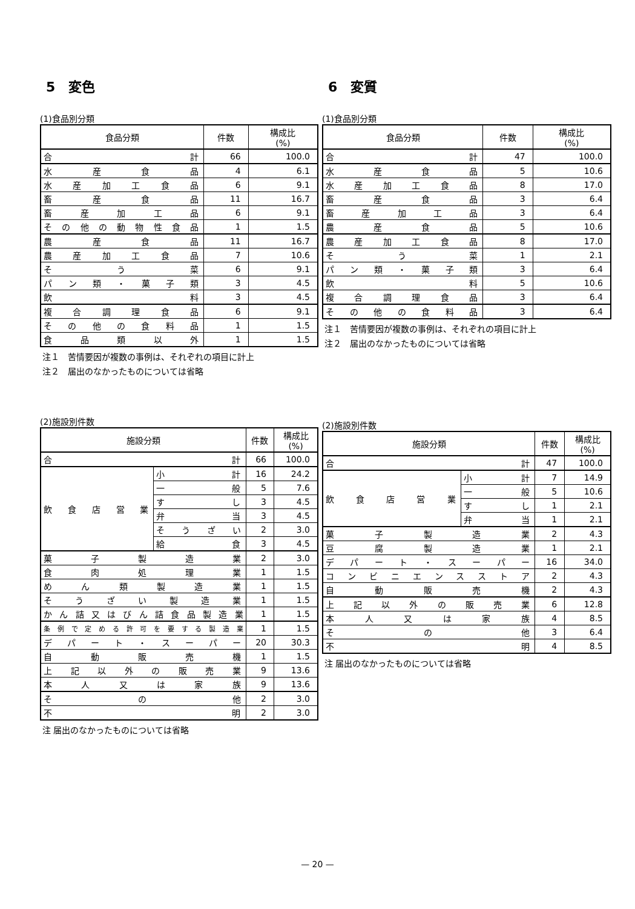5　変色
(1)食品別分類
| 食品分類 | 件数 | 構成比 (%) |
| --- | --- | --- |
| 合 計 | 66 | 100.0 |
| 水産食品 | 4 | 6.1 |
| 水産加工食品 | 6 | 9.1 |
| 畜産食品 | 11 | 16.7 |
| 畜産加工品 | 6 | 9.1 |
| その他の動物性食品 | 1 | 1.5 |
| 農産食品 | 11 | 16.7 |
| 農産加工食品 | 7 | 10.6 |
| そう菜 | 6 | 9.1 |
| パン類・菓子類 | 3 | 4.5 |
| 飲 料 | 3 | 4.5 |
| 複合調理食品 | 6 | 9.1 |
| その他の食料品 | 1 | 1.5 |
| 食品類以外 | 1 | 1.5 |
注１　苦情要因が複数の事例は、それぞれの項目に計上
注２　届出のなかったものについては省略
(2)施設別件数
| 施設分類 | | 件数 | 構成比 (%) |
| --- | --- | --- | --- |
| 合 計 | | 66 | 100.0 |
| 飲食店営業 | 小 計 | 16 | 24.2 |
| | 一 般 | 5 | 7.6 |
| | す し | 3 | 4.5 |
| | 弁 当 | 3 | 4.5 |
| | そうざい | 2 | 3.0 |
| | 給 食 | 3 | 4.5 |
| 菓子製造業 | | 2 | 3.0 |
| 食肉処理業 | | 1 | 1.5 |
| めん類製造業 | | 1 | 1.5 |
| そうざい製造業 | | 1 | 1.5 |
| かん詰又はびん詰食品製造業 | | 1 | 1.5 |
| 条例で定める許可を要する製造業 | | 1 | 1.5 |
| デパート・スーパー | | 20 | 30.3 |
| 自動販売機 | | 1 | 1.5 |
| 上記以外の販売業 | | 9 | 13.6 |
| 本人又は家族 | | 9 | 13.6 |
| その他 | | 2 | 3.0 |
| 不 明 | | 2 | 3.0 |
注 届出のなかったものについては省略
6　変質
(1)食品別分類
| 食品分類 | 件数 | 構成比 (%) |
| --- | --- | --- |
| 合 計 | 47 | 100.0 |
| 水産食品 | 5 | 10.6 |
| 水産加工食品 | 8 | 17.0 |
| 畜産食品 | 3 | 6.4 |
| 畜産加工品 | 3 | 6.4 |
| 農産食品 | 5 | 10.6 |
| 農産加工食品 | 8 | 17.0 |
| そう菜 | 1 | 2.1 |
| パン類・菓子類 | 3 | 6.4 |
| 飲 料 | 5 | 10.6 |
| 複合調理食品 | 3 | 6.4 |
| その他の食料品 | 3 | 6.4 |
注１　苦情要因が複数の事例は、それぞれの項目に計上
注２　届出のなかったものについては省略
(2)施設別件数
| 施設分類 | | 件数 | 構成比 (%) |
| --- | --- | --- | --- |
| 合 計 | | 47 | 100.0 |
| 飲食店営業 | 小 計 | 7 | 14.9 |
| | 一 般 | 5 | 10.6 |
| | す し | 1 | 2.1 |
| | 弁 当 | 1 | 2.1 |
| 菓子製造業 | | 2 | 4.3 |
| 豆腐製造業 | | 1 | 2.1 |
| デパート・スーパー | | 16 | 34.0 |
| コンビニエンスストア | | 2 | 4.3 |
| 自動販売機 | | 2 | 4.3 |
| 上記以外の販売業 | | 6 | 12.8 |
| 本人又は家族 | | 4 | 8.5 |
| その他 | | 3 | 6.4 |
| 不 明 | | 4 | 8.5 |
注 届出のなかったものについては省略
— 20 —